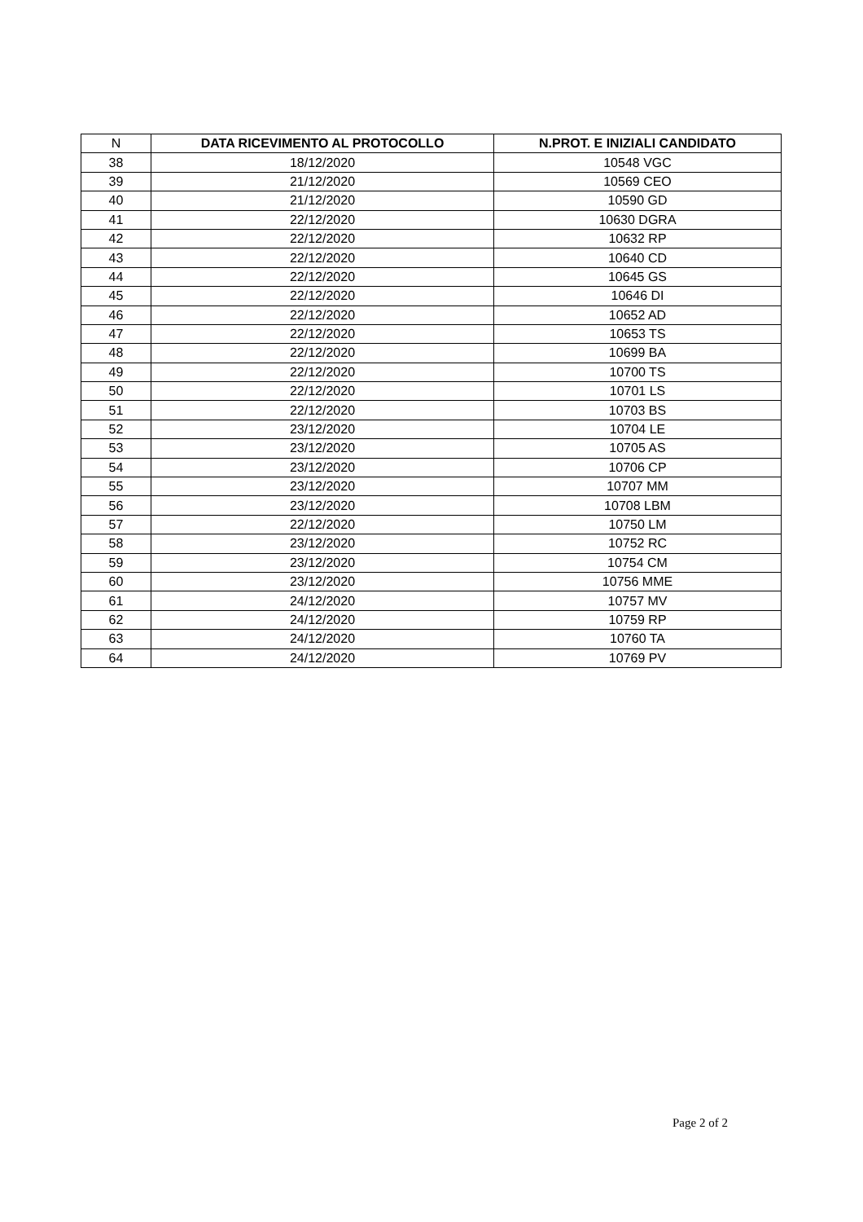| N | DATA RICEVIMENTO AL PROTOCOLLO | N.PROT. E INIZIALI CANDIDATO |
| --- | --- | --- |
| 38 | 18/12/2020 | 10548 VGC |
| 39 | 21/12/2020 | 10569 CEO |
| 40 | 21/12/2020 | 10590 GD |
| 41 | 22/12/2020 | 10630 DGRA |
| 42 | 22/12/2020 | 10632 RP |
| 43 | 22/12/2020 | 10640 CD |
| 44 | 22/12/2020 | 10645 GS |
| 45 | 22/12/2020 | 10646 DI |
| 46 | 22/12/2020 | 10652 AD |
| 47 | 22/12/2020 | 10653 TS |
| 48 | 22/12/2020 | 10699 BA |
| 49 | 22/12/2020 | 10700 TS |
| 50 | 22/12/2020 | 10701 LS |
| 51 | 22/12/2020 | 10703 BS |
| 52 | 23/12/2020 | 10704 LE |
| 53 | 23/12/2020 | 10705 AS |
| 54 | 23/12/2020 | 10706 CP |
| 55 | 23/12/2020 | 10707 MM |
| 56 | 23/12/2020 | 10708 LBM |
| 57 | 22/12/2020 | 10750 LM |
| 58 | 23/12/2020 | 10752 RC |
| 59 | 23/12/2020 | 10754 CM |
| 60 | 23/12/2020 | 10756 MME |
| 61 | 24/12/2020 | 10757 MV |
| 62 | 24/12/2020 | 10759 RP |
| 63 | 24/12/2020 | 10760 TA |
| 64 | 24/12/2020 | 10769 PV |
Page 2 of 2